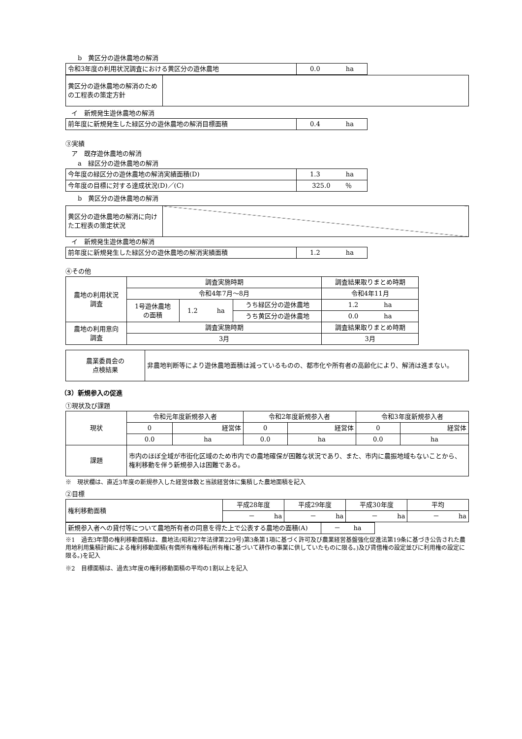b　黄区分の遊休農地の解消
| 令和3年度の利用状況調査における黄区分の遊休農地 | 0.0 ha |
| 黄区分の遊休農地の解消のための工程表の策定方針 | |
イ　新規発生遊休農地の解消
| 前年度に新規発生した緑区分の遊休農地の解消目標面積 | 0.4 ha |
③実績
ア　既存遊休農地の解消
a　緑区分の遊休農地の解消
| 今年度の緑区分の遊休農地の解消実績面積(D) | 1.3 ha |
| 今年度の目標に対する達成状況(D)／(C) | 325.0 ％ |
b　黄区分の遊休農地の解消
| 黄区分の遊休農地の解消に向けた工程表の策定状況 | |
イ　新規発生遊休農地の解消
| 前年度に新規発生した緑区分の遊休農地の解消実績面積 | 1.2 ha |
④その他
| 農地の利用状況 調査 | 調査実施時期 | | | 調査結果取りまとめ時期 |
| | 令和4年7月～8月 | | | 令和4年11月 |
| | 1号遊休農地 の面積 | 1.2 ha | うち緑区分の遊休農地 | 1.2 ha |
| | | | うち黄区分の遊休農地 | 0.0 ha |
| 農地の利用意向 調査 | 調査実施時期 | | | 調査結果取りまとめ時期 |
| | 3月 | | | 3月 |
| 農業委員会の 点検結果 | 非農地判断等により遊休農地面積は減っているものの、都市化や所有者の高齢化により、解消は進まない。 |
（3）新規参入の促進
①現状及び課題
| 現状 | 令和元年度新規参入者 | | 令和2年度新規参入者 | | 令和3年度新規参入者 | |
| | 0 | 経営体 | 0 | 経営体 | 0 | 経営体 |
| | 0.0 | ha | 0.0 | ha | 0.0 | ha |
| 課題 | 市内のほぼ全域が市街化区域のため市内での農地確保が困難な状況であり、また、市内に農振地域もないことから、権利移動を伴う新規参入は困難である。 | | | | | |
※　現状欄は、直近3年度の新規参入した経営体数と当該経営体に集積した農地面積を記入
②目標
| 権利移動面積 | 平成28年度 | 平成29年度 | 平成30年度 | 平均 |
| | － ha | － ha | － ha | － ha |
| 新規参入者への貸付等について農地所有者の同意を得た上で公表する農地の面積(A) | － ha |
※1　過去3年間の権利移動面積は、農地法(昭和27年法律第229号)第3条第1項に基づく許可及び農業経営基盤強化促進法第19条に基づき公告された農用地利用集積計画による権利移動面積(有償所有権移転(所有権に基づいて耕作の事業に供していたものに限る。)及び賃借権の設定並びに利用権の設定に限る。)を記入
※2　目標面積は、過去3年度の権利移動面積の平均の1割以上を記入